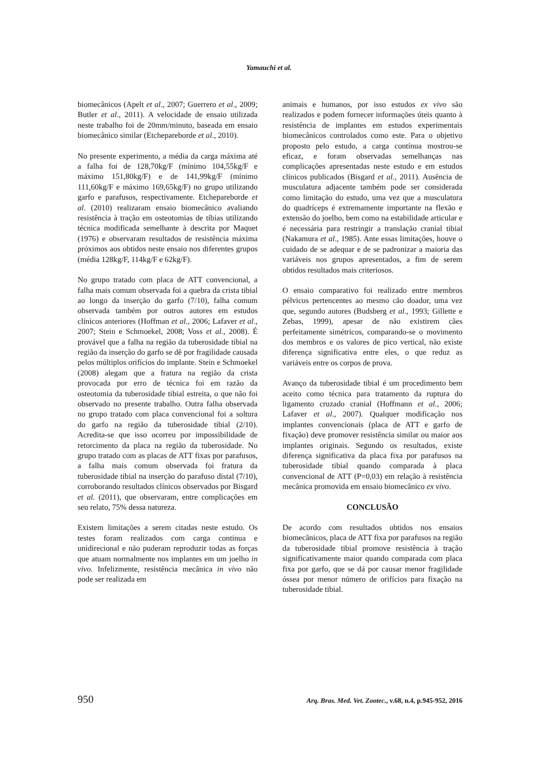Yamauchi et al.
biomecânicos (Apelt et al., 2007; Guerrero et al., 2009; Butler et al., 2011). A velocidade de ensaio utilizada neste trabalho foi de 20mm/minuto, baseada em ensaio biomecânico similar (Etchepareborde et al., 2010).
No presente experimento, a média da carga máxima até a falha foi de 128,70kg/F (mínimo 104,55kg/F e máximo 151,80kg/F) e de 141,99kg/F (mínimo 111,60kg/F e máximo 169,65kg/F) no grupo utilizando garfo e parafusos, respectivamente. Etchepareborde et al. (2010) realizaram ensaio biomecânico avaliando resistência à tração em osteotomias de tíbias utilizando técnica modificada semelhante à descrita por Maquet (1976) e observaram resultados de resistência máxima próximos aos obtidos neste ensaio nos diferentes grupos (média 128kg/F, 114kg/F e 62kg/F).
No grupo tratado com placa de ATT convencional, a falha mais comum observada foi a quebra da crista tibial ao longo da inserção do garfo (7/10), falha comum observada também por outros autores em estudos clínicos anteriores (Hoffman et al., 2006; Lafaver et al., 2007; Stein e Schmoekel, 2008; Voss et al., 2008). É provável que a falha na região da tuberosidade tibial na região da inserção do garfo se dê por fragilidade causada pelos múltiplos orifícios do implante. Stein e Schmoekel (2008) alegam que a fratura na região da crista provocada por erro de técnica foi em razão da osteotomia da tuberosidade tibial estreita, o que não foi observado no presente trabalho. Outra falha observada no grupo tratado com placa convencional foi a soltura do garfo na região da tuberosidade tibial (2/10). Acredita-se que isso ocorreu por impossibilidade de retorcimento da placa na região da tuberosidade. No grupo tratado com as placas de ATT fixas por parafusos, a falha mais comum observada foi fratura da tuberosidade tibial na inserção do parafuso distal (7/10), corroborando resultados clínicos observados por Bisgard et al. (2011), que observaram, entre complicações em seu relato, 75% dessa natureza.
Existem limitações a serem citadas neste estudo. Os testes foram realizados com carga continua e unidirecional e não puderam reproduzir todas as forças que atuam normalmente nos implantes em um joelho in vivo. Infelizmente, resistência mecânica in vivo não pode ser realizada em
animais e humanos, por isso estudos ex vivo são realizados e podem fornecer informações úteis quanto à resistência de implantes em estudos experimentais biomecânicos controlados como este. Para o objetivo proposto pelo estudo, a carga contínua mostrou-se eficaz, e foram observadas semelhanças nas complicações apresentadas neste estudo e em estudos clínicos publicados (Bisgard et al., 2011). Ausência de musculatura adjacente também pode ser considerada como limitação do estudo, uma vez que a musculatura do quadríceps é extremamente importante na flexão e extensão do joelho, bem como na estabilidade articular e é necessária para restringir a translação cranial tibial (Nakamura et al., 1985). Ante essas limitações, houve o cuidado de se adequar e de se padronizar a maioria das variáveis nos grupos apresentados, a fim de serem obtidos resultados mais criteriosos.
O ensaio comparativo foi realizado entre membros pélvicos pertencentes ao mesmo cão doador, uma vez que, segundo autores (Budsberg et al., 1993; Gillette e Zebas, 1999), apesar de não existirem cães perfeitamente simétricos, comparando-se o movimento dos membros e os valores de pico vertical, não existe diferença significativa entre eles, o que reduz as variáveis entre os corpos de prova.
Avanço da tuberosidade tibial é um procedimento bem aceito como técnica para tratamento da ruptura do ligamento cruzado cranial (Hoffmann et al., 2006; Lafaver et al., 2007). Qualquer modificação nos implantes convencionais (placa de ATT e garfo de fixação) deve promover resistência similar ou maior aos implantes originais. Segundo os resultados, existe diferença significativa da placa fixa por parafusos na tuberosidade tibial quando comparada à placa convencional de ATT (P=0,03) em relação à resistência mecânica promovida em ensaio biomecânico ex vivo.
CONCLUSÃO
De acordo com resultados obtidos nos ensaios biomecânicos, placa de ATT fixa por parafusos na região da tuberosidade tibial promove resistência à tração significativamente maior quando comparada com placa fixa por garfo, que se dá por causar menor fragilidade óssea por menor número de orifícios para fixação na tuberosidade tibial.
950 Arq. Bras. Med. Vet. Zootec., v.68, n.4, p.945-952, 2016